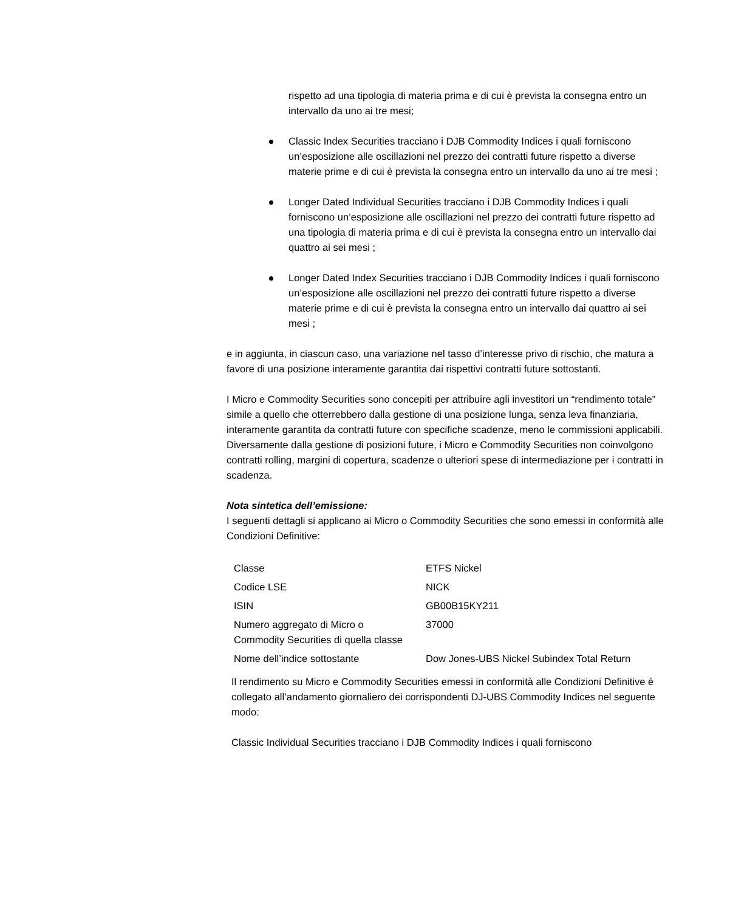rispetto ad una tipologia di materia prima e di cui è prevista la consegna entro un intervallo da uno ai tre mesi;
Classic Index Securities tracciano i DJB Commodity Indices i quali forniscono un’esposizione alle oscillazioni nel prezzo dei contratti future rispetto a diverse materie prime e di cui è prevista la consegna entro un intervallo da uno ai tre mesi ;
Longer Dated Individual Securities tracciano i DJB Commodity Indices i quali forniscono un’esposizione alle oscillazioni nel prezzo dei contratti future rispetto ad una tipologia di materia prima e di cui è prevista la consegna entro un intervallo dai quattro ai sei mesi ;
Longer Dated Index Securities tracciano i DJB Commodity Indices i quali forniscono un’esposizione alle oscillazioni nel prezzo dei contratti future rispetto a diverse materie prime e di cui è prevista la consegna entro un intervallo dai quattro ai sei mesi ;
e in aggiunta, in ciascun caso, una variazione nel tasso d’interesse privo di rischio, che matura a favore di una posizione interamente garantita dai rispettivi contratti future sottostanti.
I Micro e Commodity Securities sono concepiti per attribuire agli investitori un “rendimento totale” simile a quello che otterrebbero dalla gestione di una posizione lunga, senza leva finanziaria, interamente garantita da contratti future con specifiche scadenze, meno le commissioni applicabili. Diversamente dalla gestione di posizioni future, i Micro e Commodity Securities non coinvolgono contratti rolling, margini di copertura, scadenze o ulteriori spese di intermediazione per i contratti in scadenza.
Nota sintetica dell’emissione:
I seguenti dettagli si applicano ai Micro o Commodity Securities che sono emessi in conformità alle Condizioni Definitive:
| Classe | ETFS Nickel |
| Codice LSE | NICK |
| ISIN | GB00B15KY211 |
| Numero aggregato di Micro o Commodity Securities di quella classe | 37000 |
| Nome dell’indice sottostante | Dow Jones-UBS Nickel Subindex Total Return |
Il rendimento su Micro e Commodity Securities emessi in conformità alle Condizioni Definitive è collegato all’andamento giornaliero dei corrispondenti DJ-UBS Commodity Indices nel seguente modo:
Classic Individual Securities tracciano i DJB Commodity Indices i quali forniscono